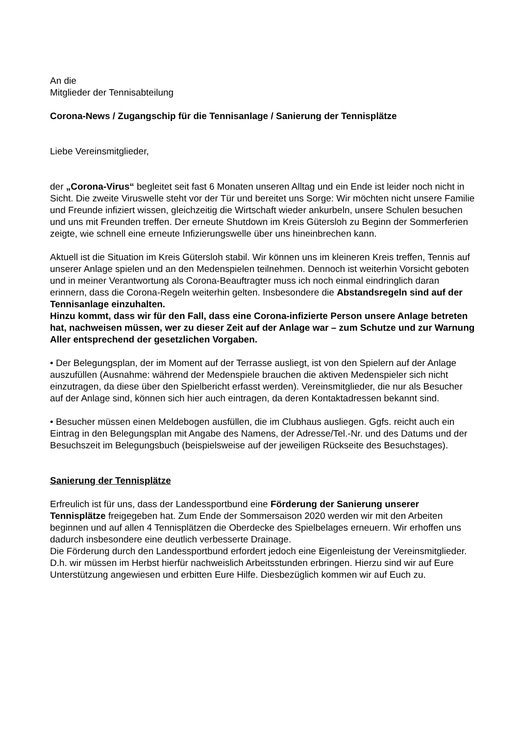An die
Mitglieder der Tennisabteilung
Corona-News / Zugangschip für die Tennisanlage / Sanierung der Tennisplätze
Liebe Vereinsmitglieder,
der „Corona-Virus“ begleitet seit fast 6 Monaten unseren Alltag und ein Ende ist leider noch nicht in Sicht. Die zweite Viruswelle steht vor der Tür und bereitet uns Sorge: Wir möchten nicht unsere Familie und Freunde infiziert wissen, gleichzeitig die Wirtschaft wieder ankurbeln, unsere Schulen besuchen und uns mit Freunden treffen. Der erneute Shutdown im Kreis Gütersloh zu Beginn der Sommerferien zeigte, wie schnell eine erneute Infizierungswelle über uns hineinbrechen kann.
Aktuell ist die Situation im Kreis Gütersloh stabil. Wir können uns im kleineren Kreis treffen, Tennis auf unserer Anlage spielen und an den Medenspielen teilnehmen. Dennoch ist weiterhin Vorsicht geboten und in meiner Verantwortung als Corona-Beauftragter muss ich noch einmal eindringlich daran erinnern, dass die Corona-Regeln weiterhin gelten. Insbesondere die Abstandsregeln sind auf der Tennisanlage einzuhalten.
Hinzu kommt, dass wir für den Fall, dass eine Corona-infizierte Person unsere Anlage betreten hat, nachweisen müssen, wer zu dieser Zeit auf der Anlage war – zum Schutze und zur Warnung Aller entsprechend der gesetzlichen Vorgaben.
• Der Belegungsplan, der im Moment auf der Terrasse ausliegt, ist von den Spielern auf der Anlage auszufüllen (Ausnahme: während der Medenspiele brauchen die aktiven Medenspieler sich nicht einzutragen, da diese über den Spielbericht erfasst werden). Vereinsmitglieder, die nur als Besucher auf der Anlage sind, können sich hier auch eintragen, da deren Kontaktadressen bekannt sind.
• Besucher müssen einen Meldebogen ausfüllen, die im Clubhaus ausliegen. Ggfs. reicht auch ein Eintrag in den Belegungsplan mit Angabe des Namens, der Adresse/Tel.-Nr. und des Datums und der Besuchszeit im Belegungsbuch (beispielsweise auf der jeweiligen Rückseite des Besuchstages).
Sanierung der Tennisplätze
Erfreulich ist für uns, dass der Landessportbund eine Förderung der Sanierung unserer Tennisplätze freigegeben hat. Zum Ende der Sommersaison 2020 werden wir mit den Arbeiten beginnen und auf allen 4 Tennisplätzen die Oberdecke des Spielbelages erneuern. Wir erhoffen uns dadurch insbesondere eine deutlich verbesserte Drainage.
Die Förderung durch den Landessportbund erfordert jedoch eine Eigenleistung der Vereinsmitglieder. D.h. wir müssen im Herbst hierfür nachweislich Arbeitsstunden erbringen. Hierzu sind wir auf Eure Unterstützung angewiesen und erbitten Eure Hilfe. Diesbezüglich kommen wir auf Euch zu.